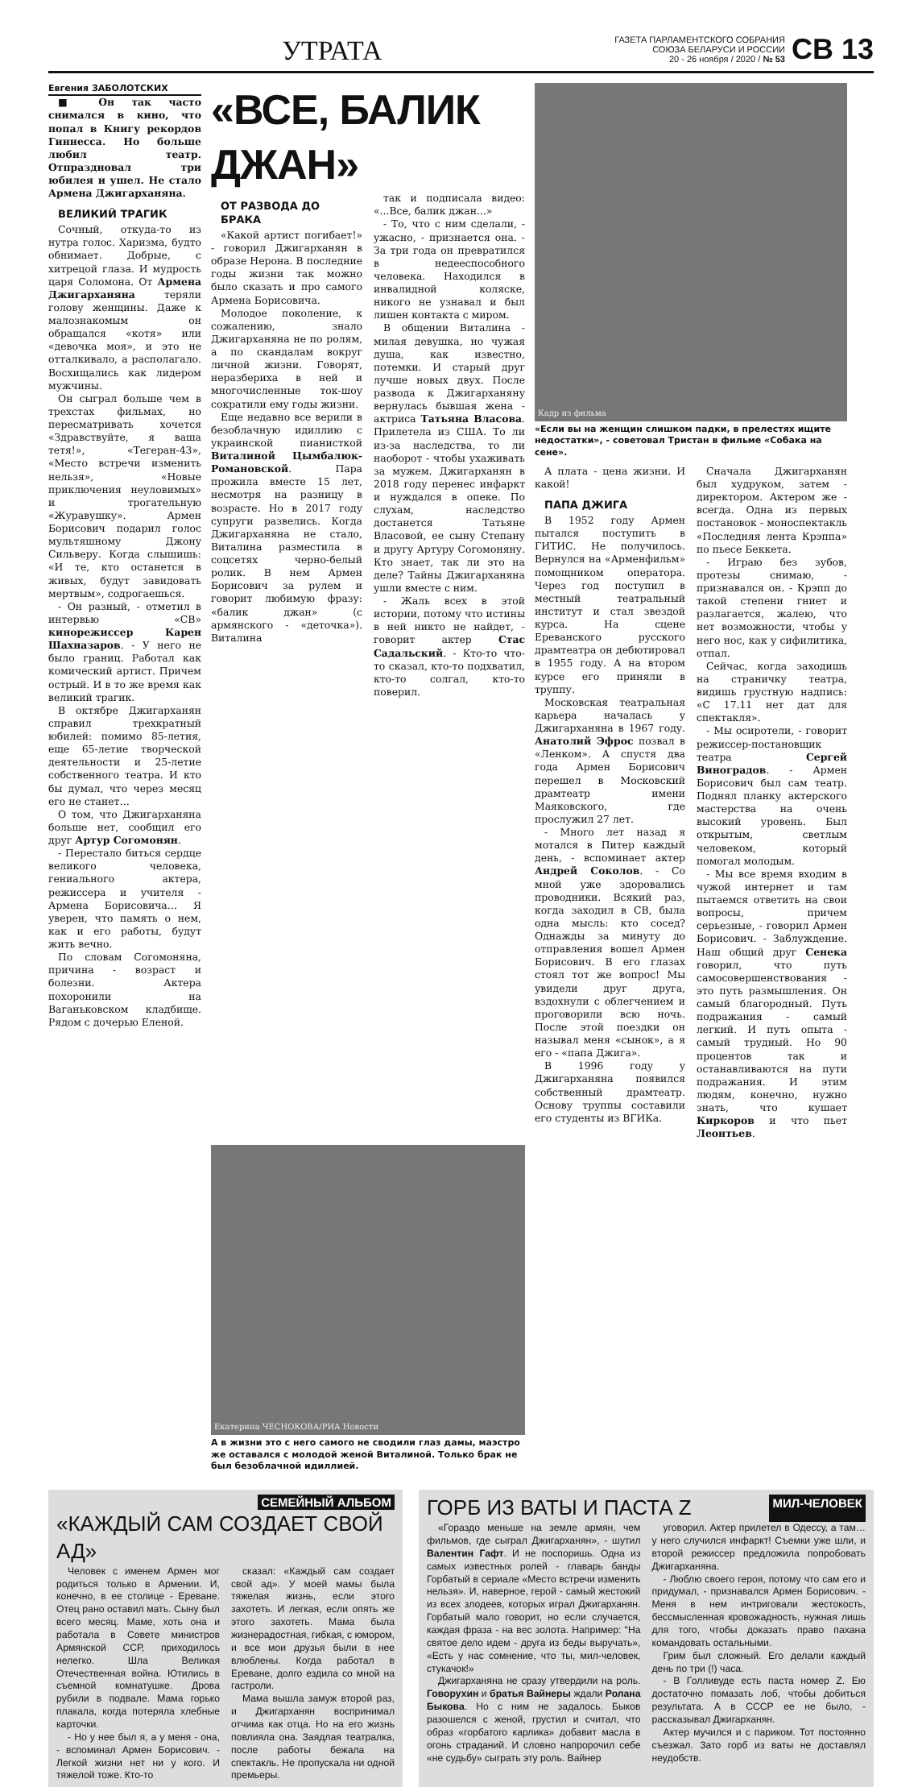УТРАТА
ГАЗЕТА ПАРЛАМЕНТСКОГО СОБРАНИЯ
СОЮЗА БЕЛАРУСИ И РОССИИ
20 - 26 ноября / 2020 / № 53
СВ 13
Евгения ЗАБОЛОТСКИХ
■ Он так часто снимался в кино, что попал в Книгу рекордов Гиннесса. Но больше любил театр. Отпраздновал три юбилея и ушел. Не стало Армена Джигарханяна.
ВЕЛИКИЙ ТРАГИК
Сочный, откуда-то из нутра голос. Харизма, будто обнимает. Добрые, с хитрецой глаза. И мудрость царя Соломона. От Армена Джигарханяна теряли голову женщины. Даже к малознакомым он обращался «котя» или «девочка моя», и это не отталкивало, а располагало. Восхищались как лидером мужчины.
Он сыграл больше чем в трехстах фильмах, но пересматривать хочется «Здравствуйте, я ваша тетя!», «Тегеран-43», «Место встречи изменить нельзя», «Новые приключения неуловимых» и трогательную «Журавушку». Армен Борисович подарил голос мультяшному Джону Сильверу. Когда слышишь: «И те, кто останется в живых, будут завидовать мертвым», содрогаешься.
- Он разный, - отметил в интервью «СВ» кинорежиссер Карен Шахназаров. - У него не было границ. Работал как комический артист. Причем острый. И в то же время как великий трагик.
В октябре Джигарханян справил трехкратный юбилей: помимо 85-летия, еще 65-летие творческой деятельности и 25-летие собственного театра. И кто бы думал, что через месяц его не станет…
О том, что Джигарханяна больше нет, сообщил его друг Артур Согомонян.
- Перестало биться сердце великого человека, гениального актера, режиссера и учителя - Армена Борисовича… Я уверен, что память о нем, как и его работы, будут жить вечно.
По словам Согомоняна, причина - возраст и болезни. Актера похоронили на Ваганьковском кладбище. Рядом с дочерью Еленой.
«ВСЕ, БАЛИК ДЖАН»
ОТ РАЗВОДА ДО БРАКА
«Какой артист погибает!» - говорил Джигарханян в образе Нерона. В последние годы жизни так можно было сказать и про самого Армена Борисовича.
Молодое поколение, к сожалению, знало Джигарханяна не по ролям, а по скандалам вокруг личной жизни. Говорят, неразбериха в ней и многочисленные ток-шоу сократили ему годы жизни.
Еще недавно все верили в безоблачную идиллию с украинской пианисткой Виталиной Цымбалюк-Романовской. Пара прожила вместе 15 лет, несмотря на разницу в возрасте. Но в 2017 году супруги развелись. Когда Джигарханяна не стало, Виталина разместила в соцсетях черно-белый ролик. В нем Армен Борисович за рулем и говорит любимую фразу: «балик джан» (с армянского - «деточка»). Виталина
так и подписала видео: «...Все, балик джан...»
- То, что с ним сделали, - ужасно, - признается она. - За три года он превратился в недееспособного человека. Находился в инвалидной коляске, никого не узнавал и был лишен контакта с миром.
В общении Виталина - милая девушка, но чужая душа, как известно, потемки. И старый друг лучше новых двух. После развода к Джигарханяну вернулась бывшая жена - актриса Татьяна Власова. Прилетела из США. То ли из-за наследства, то ли наоборот - чтобы ухаживать за мужем. Джигарханян в 2018 году перенес инфаркт и нуждался в опеке. По слухам, наследство достанется Татьяне Власовой, ее сыну Степану и другу Артуру Согомоняну. Кто знает, так ли это на деле? Тайны Джигарханяна ушли вместе с ним.
- Жаль всех в этой истории, потому что истины в ней никто не найдет, - говорит актер Стас Садальский. - Кто-то что-то сказал, кто-то подхватил, кто-то солгал, кто-то поверил.
Кадр из фильма
«Если вы на женщин слишком падки, в прелестях ищите недостатки», - советовал Тристан в фильме «Собака на сене».
А плата - цена жизни. И какой!
ПАПА ДЖИГА
В 1952 году Армен пытался поступить в ГИТИС. Не получилось. Вернулся на «Арменфильм» помощником оператора. Через год поступил в местный театральный институт и стал звездой курса. На сцене Ереванского русского драмтеатра он дебютировал в 1955 году. А на втором курсе его приняли в труппу.
Московская театральная карьера началась у Джигарханяна в 1967 году. Анатолий Эфрос позвал в «Ленком». А спустя два года Армен Борисович перешел в Московский драмтеатр имени Маяковского, где прослужил 27 лет.
- Много лет назад я мотался в Питер каждый день, - вспоминает актер Андрей Соколов. - Со мной уже здоровались проводники. Всякий раз, когда заходил в СВ, была одна мысль: кто сосед? Однажды за минуту до отправления вошел Армен Борисович. В его глазах стоял тот же вопрос! Мы увидели друг друга, вздохнули с облегчением и проговорили всю ночь. После этой поездки он называл меня «сынок», а я его - «папа Джига».
В 1996 году у Джигарханяна появился собственный драмтеатр. Основу труппы составили его студенты из ВГИКа.
Сначала Джигарханян был худруком, затем - директором. Актером же - всегда. Одна из первых постановок - моноспектакль «Последняя лента Крэппа» по пьесе Беккета.
- Играю без зубов, протезы снимаю, - признавался он. - Крэпп до такой степени гниет и разлагается, жалею, что нет возможности, чтобы у него нос, как у сифилитика, отпал.
Сейчас, когда заходишь на страничку театра, видишь грустную надпись: «С 17.11 нет дат для спектакля».
- Мы осиротели, - говорит режиссер-постановщик театра Сергей Виноградов. - Армен Борисович был сам театр. Поднял планку актерского мастерства на очень высокий уровень. Был открытым, светлым человеком, который помогал молодым.
- Мы все время входим в чужой интернет и там пытаемся ответить на свои вопросы, причем серьезные, - говорил Армен Борисович. - Заблуждение. Наш общий друг Сенека говорил, что путь самосовершенствования - это путь размышления. Он самый благородный. Путь подражания - самый легкий. И путь опыта - самый трудный. Но 90 процентов так и останавливаются на пути подражания. И этим людям, конечно, нужно знать, что кушает Киркоров и что пьет Леонтьев.
Екатерина ЧЕСНОКОВА/РИА Новости
А в жизни это с него самого не сводили глаз дамы, маэстро же оставался с молодой женой Виталиной. Только брак не был безоблачной идиллией.
СЕМЕЙНЫЙ АЛЬБОМ
«КАЖДЫЙ САМ СОЗДАЕТ СВОЙ АД»
Человек с именем Армен мог родиться только в Армении. И, конечно, в ее столице - Ереване. Отец рано оставил мать. Сыну был всего месяц. Маме, хоть она и работала в Совете министров Армянской ССР, приходилось нелегко. Шла Великая Отечественная война. Ютились в съемной комнатушке. Дрова рубили в подвале. Мама горько плакала, когда потеряла хлебные карточки.
- Но у нее был я, а у меня - она, - вспоминал Армен Борисович. - Легкой жизни нет ни у кого. И тяжелой тоже. Кто-то
сказал: «Каждый сам создает свой ад». У моей мамы была тяжелая жизнь, если этого захотеть. И легкая, если опять же этого захотеть. Мама была жизнерадостная, гибкая, с юмором, и все мои друзья были в нее влюблены. Когда работал в Ереване, долго ездила со мной на гастроли.
Мама вышла замуж второй раз, и Джигарханян воспринимал отчима как отца. Но на его жизнь повлияла она. Заядлая театралка, после работы бежала на спектакль. Не пропускала ни одной премьеры.
ГОРБ ИЗ ВАТЫ И ПАСТА Z МИЛ-ЧЕЛОВЕК
«Гораздо меньше на земле армян, чем фильмов, где сыграл Джигарханян», - шутил Валентин Гафт. И не поспоришь. Одна из самых известных ролей - главарь банды Горбатый в сериале «Место встречи изменить нельзя». И, наверное, герой - самый жестокий из всех злодеев, которых играл Джигарханян. Горбатый мало говорит, но если случается, каждая фраза - на вес золота. Например: "На святое дело идем - друга из беды выручать», «Есть у нас сомнение, что ты, мил-человек, стукачок!»
Джигарханяна не сразу утвердили на роль. Говорухин и братья Вайнеры ждали Ролана Быкова. Но с ним не задалось. Быков разошелся с женой, грустил и считал, что образ «горбатого карлика» добавит масла в огонь страданий. И словно напророчил себе «не судьбу» сыграть эту роль. Вайнер
уговорил. Актер прилетел в Одессу, а там… у него случился инфаркт! Съемки уже шли, и второй режиссер предложила попробовать Джигарханяна.
- Люблю своего героя, потому что сам его и придумал, - признавался Армен Борисович. - Меня в нем интриговали жестокость, бессмысленная кровожадность, нужная лишь для того, чтобы доказать право пахана командовать остальными.
Грим был сложный. Его делали каждый день по три (!) часа.
- В Голливуде есть паста номер Z. Ею достаточно помазать лоб, чтобы добиться результата. А в СССР ее не было, - рассказывал Джигарханян.
Актер мучился и с париком. Тот постоянно съезжал. Зато горб из ваты не доставлял неудобств.